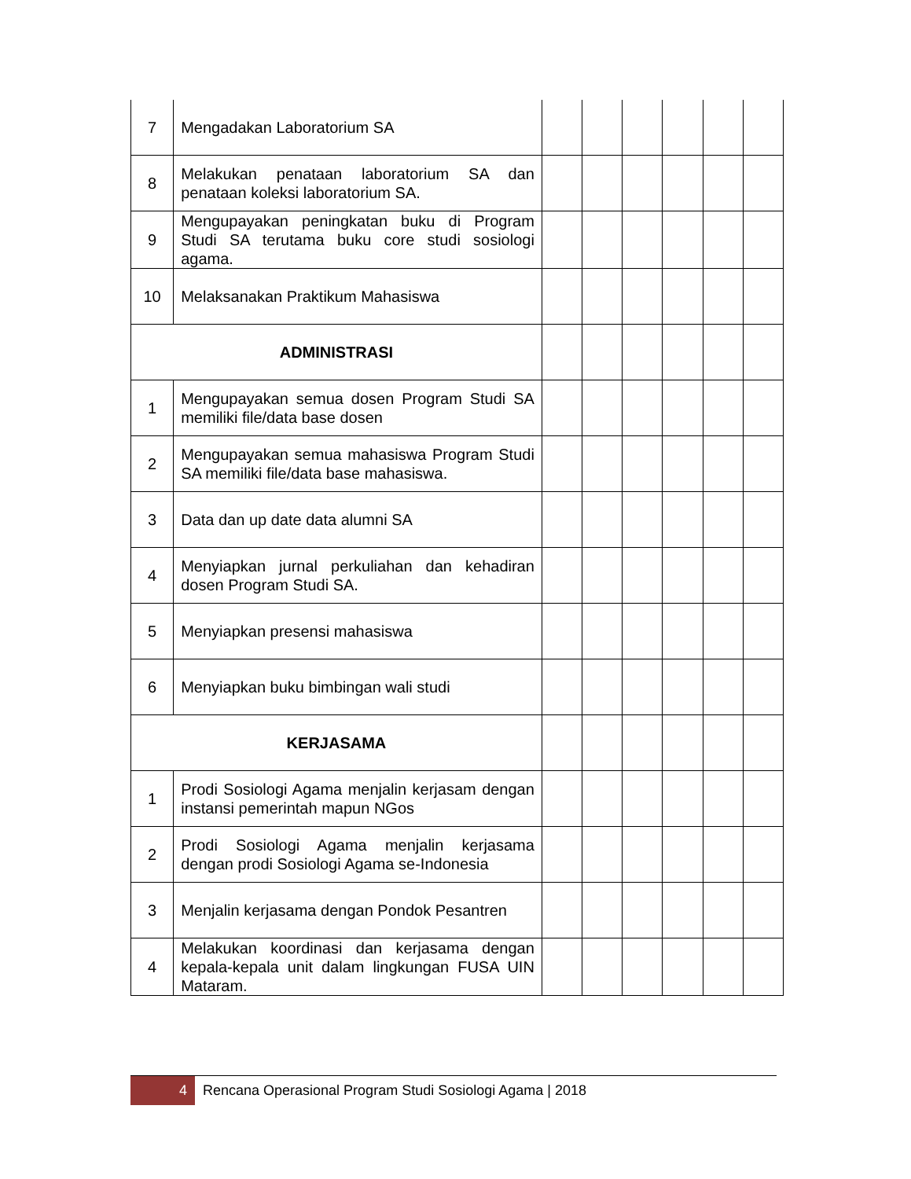| 7 | Mengadakan Laboratorium SA | | | | | | |
| 8 | Melakukan penataan laboratorium SA dan penataan koleksi laboratorium SA. | | | | | | |
| 9 | Mengupayakan peningkatan buku di Program Studi SA terutama buku core studi sosiologi agama. | | | | | | |
| 10 | Melaksanakan Praktikum Mahasiswa | | | | | | |
| ADMINISTRASI | | | | | | | |
| 1 | Mengupayakan semua dosen Program Studi SA memiliki file/data base dosen | | | | | | |
| 2 | Mengupayakan semua mahasiswa Program Studi SA memiliki file/data base mahasiswa. | | | | | | |
| 3 | Data dan up date data alumni SA | | | | | | |
| 4 | Menyiapkan jurnal perkuliahan dan kehadiran dosen Program Studi SA. | | | | | | |
| 5 | Menyiapkan presensi mahasiswa | | | | | | |
| 6 | Menyiapkan buku bimbingan wali studi | | | | | | |
| KERJASAMA | | | | | | | |
| 1 | Prodi Sosiologi Agama menjalin kerjasam dengan instansi pemerintah mapun NGos | | | | | | |
| 2 | Prodi Sosiologi Agama menjalin kerjasama dengan prodi Sosiologi Agama se-Indonesia | | | | | | |
| 3 | Menjalin kerjasama dengan Pondok Pesantren | | | | | | |
| 4 | Melakukan koordinasi dan kerjasama dengan kepala-kepala unit dalam lingkungan FUSA UIN Mataram. | | | | | | |
4
Rencana Operasional Program Studi Sosiologi Agama | 2018